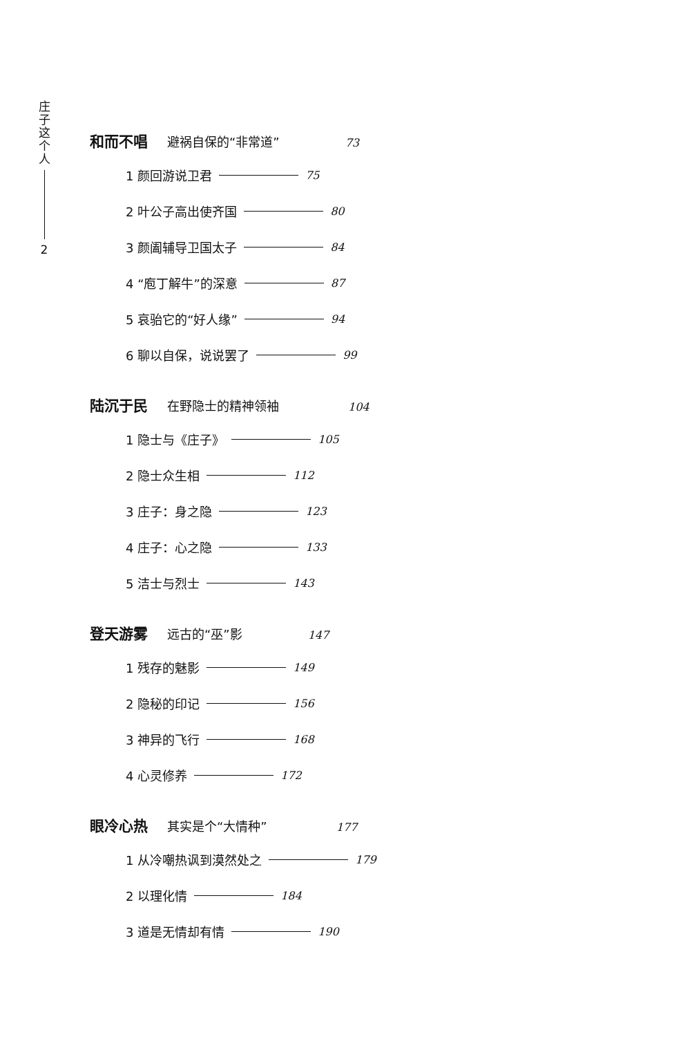庄
子
这
个
人
2
和而不唱 避祸自保的“非常道” 73
1 颜回游说卫君 75
2 叶公子高出使齐国 80
3 颜阖辅导卫国太子 84
4 “庖丁解牛”的深意 87
5 哀骀它的“好人缘” 94
6 聊以自保，说说罢了 99
陆沉于民 在野隐士的精神领袖 104
1 隐士与《庄子》 105
2 隐士众生相 112
3 庄子：身之隐 123
4 庄子：心之隐 133
5 洁士与烈士 143
登天游雾 远古的“巫”影 147
1 残存的魅影 149
2 隐秘的印记 156
3 神异的飞行 168
4 心灵修养 172
眼冷心热 其实是个“大情种” 177
1 从冷嘲热讽到漠然处之 179
2 以理化情 184
3 道是无情却有情 190